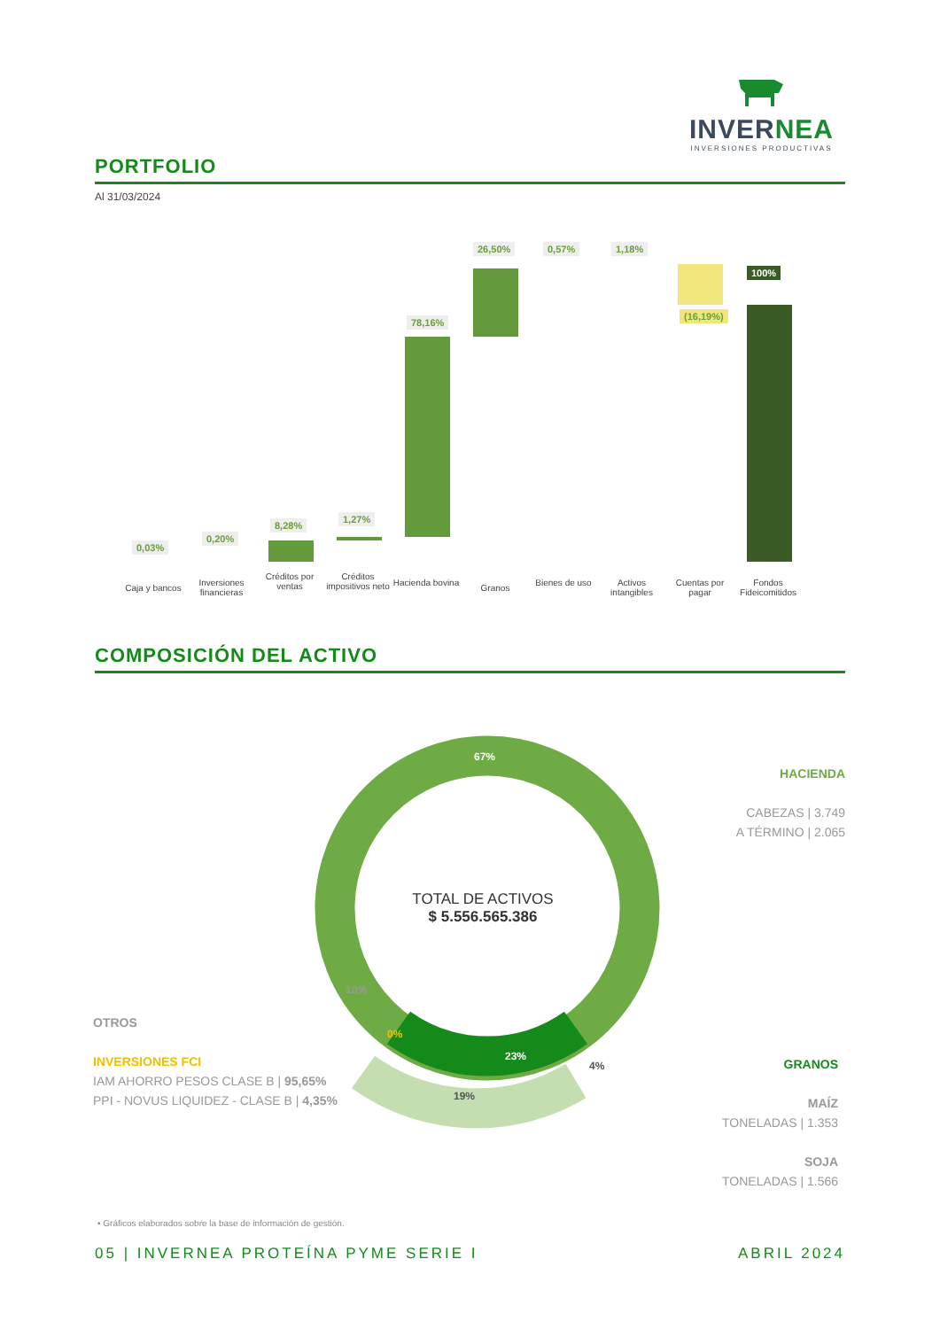INVERNEA
INVERSIONES PRODUCTIVAS
PORTFOLIO
Al 31/03/2024
0,03%
0,20%
8,28%
1,27%
78,16%
26,50% 0,57% 1,18%
(16,19%)
100%
Caja y bancos
Inversiones financieras
Créditos por ventas
Créditos impositivos neto
Hacienda bovina
Granos
Bienes de uso
Activos intangibles
Cuentas por pagar
Fondos Fideicomitidos
COMPOSICIÓN DEL ACTIVO
67%
10%
0%
23%
4%
19%
TOTAL DE ACTIVOS
$ 5.556.565.386
HACIENDA
CABEZAS | 3.749
A TÉRMINO | 2.065
OTROS
INVERSIONES FCI
IAM AHORRO PESOS CLASE B | 95,65%
PPI - NOVUS LIQUIDEZ - CLASE B | 4,35%
GRANOS
MAÍZ
TONELADAS | 1.353
SOJA
TONELADAS | 1.566
• Gráficos elaborados sobre la base de información de gestión.
05 | INVERNEA PROTEÍNA PYME SERIE I
ABRIL 2024